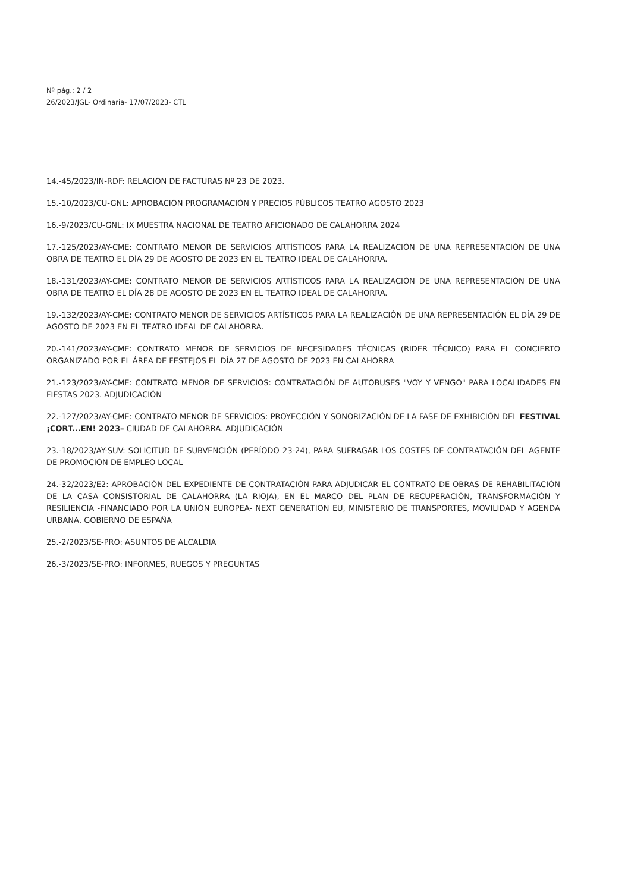Nº pág.: 2 / 2
26/2023/JGL- Ordinaria- 17/07/2023- CTL
14.-45/2023/IN-RDF: RELACIÓN DE FACTURAS Nº 23 DE 2023.
15.-10/2023/CU-GNL: APROBACIÓN PROGRAMACIÓN Y PRECIOS PÚBLICOS TEATRO AGOSTO 2023
16.-9/2023/CU-GNL: IX MUESTRA NACIONAL DE TEATRO AFICIONADO DE CALAHORRA 2024
17.-125/2023/AY-CME: CONTRATO MENOR DE SERVICIOS ARTÍSTICOS PARA LA REALIZACIÓN DE UNA REPRESENTACIÓN DE UNA OBRA DE TEATRO EL DÍA 29 DE AGOSTO DE 2023 EN EL TEATRO IDEAL DE CALAHORRA.
18.-131/2023/AY-CME: CONTRATO MENOR DE SERVICIOS ARTÍSTICOS PARA LA REALIZACIÓN DE UNA REPRESENTACIÓN DE UNA OBRA DE TEATRO EL DÍA 28 DE AGOSTO DE 2023 EN EL TEATRO IDEAL DE CALAHORRA.
19.-132/2023/AY-CME: CONTRATO MENOR DE SERVICIOS ARTÍSTICOS PARA LA REALIZACIÓN DE UNA REPRESENTACIÓN EL DÍA 29 DE AGOSTO DE 2023 EN EL TEATRO IDEAL DE CALAHORRA.
20.-141/2023/AY-CME: CONTRATO MENOR DE SERVICIOS DE NECESIDADES TÉCNICAS (RIDER TÉCNICO) PARA EL CONCIERTO ORGANIZADO POR EL ÁREA DE FESTEJOS EL DÍA 27 DE AGOSTO DE 2023 EN CALAHORRA
21.-123/2023/AY-CME: CONTRATO MENOR DE SERVICIOS: CONTRATACIÓN DE AUTOBUSES "VOY Y VENGO" PARA LOCALIDADES EN FIESTAS 2023. ADJUDICACIÓN
22.-127/2023/AY-CME: CONTRATO MENOR DE SERVICIOS: PROYECCIÓN Y SONORIZACIÓN DE LA FASE DE EXHIBICIÓN DEL FESTIVAL ¡CORT...EN! 2023– CIUDAD DE CALAHORRA. ADJUDICACIÓN
23.-18/2023/AY-SUV: SOLICITUD DE SUBVENCIÓN (PERÍODO 23-24), PARA SUFRAGAR LOS COSTES DE CONTRATACIÓN DEL AGENTE DE PROMOCIÓN DE EMPLEO LOCAL
24.-32/2023/E2: APROBACIÓN DEL EXPEDIENTE DE CONTRATACIÓN PARA ADJUDICAR EL CONTRATO DE OBRAS DE REHABILITACIÓN DE LA CASA CONSISTORIAL DE CALAHORRA (LA RIOJA), EN EL MARCO DEL PLAN DE RECUPERACIÓN, TRANSFORMACIÓN Y RESILIENCIA -FINANCIADO POR LA UNIÓN EUROPEA- NEXT GENERATION EU, MINISTERIO DE TRANSPORTES, MOVILIDAD Y AGENDA URBANA, GOBIERNO DE ESPAÑA
25.-2/2023/SE-PRO: ASUNTOS DE ALCALDIA
26.-3/2023/SE-PRO: INFORMES, RUEGOS Y PREGUNTAS